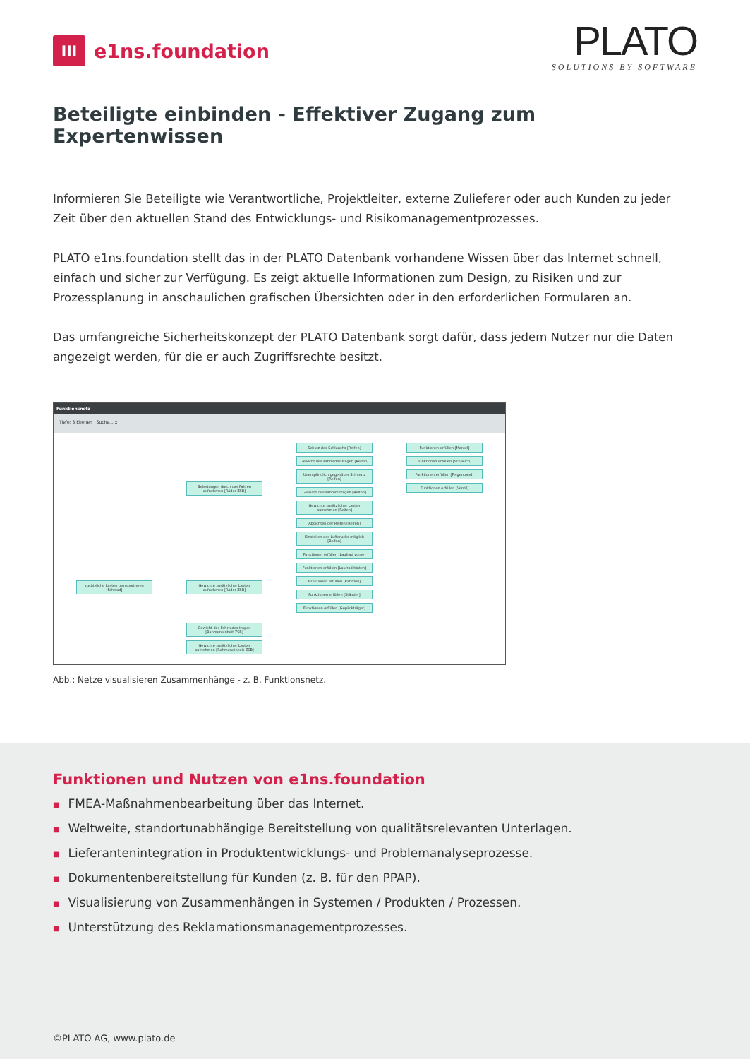III
e1ns.foundation
PLATO
SOLUTIONS BY SOFTWARE
Beteiligte einbinden - Effektiver Zugang zum Expertenwissen
Informieren Sie Beteiligte wie Verantwortliche, Projektleiter, externe Zulieferer oder auch Kunden zu jeder Zeit über den aktuellen Stand des Entwicklungs- und Risikomanagementprozesses.
PLATO e1ns.foundation stellt das in der PLATO Datenbank vorhandene Wissen über das Internet schnell, einfach und sicher zur Verfügung. Es zeigt aktuelle Informationen zum Design, zu Risiken und zur Prozessplanung in anschaulichen grafischen Übersichten oder in den erforderlichen Formularen an.
Das umfangreiche Sicherheitskonzept der PLATO Datenbank sorgt dafür, dass jedem Nutzer nur die Daten angezeigt werden, für die er auch Zugriffsrechte besitzt.
Funktionsnetz
Tiefe: 3 Ebenen Suche... x
zusätzliche Lasten transportieren [Fahrrad]
Belastungen durch das Fahren aufnehmen [Räder ZSB]
Gewichte zusätzlicher Lasten aufnehmen [Räder ZSB]
Gewicht des Fahrrades tragen [Rahmeneinheit ZSB]
Gewichte zusätzlicher Lasten aufnehmen [Rahmeneinheit ZSB]
Schutz des Schlauchs [Reifen]
Gewicht des Fahrrades tragen [Reifen]
Unempfindlich gegenüber Schmutz [Reifen]
Gewicht des Fahrers tragen [Reifen]
Gewichte zusätzlicher Lasten aufnehmen [Reifen]
Abdichten der Reifen [Reifen]
Einstellen des Luftdrucks möglich [Reifen]
Funktionen erfüllen [Laufrad vorne]
Funktionen erfüllen [Laufrad hinten]
Funktionen erfüllen [Rahmen]
Funktionen erfüllen [Ständer]
Funktionen erfüllen [Gepäckträger]
Funktionen erfüllen [Mantel]
Funktionen erfüllen [Schlauch]
Funktionen erfüllen [Felgenband]
Funktionen erfüllen [Ventil]
Abb.: Netze visualisieren Zusammenhänge - z. B. Funktionsnetz.
Funktionen und Nutzen von e1ns.foundation
■ FMEA-Maßnahmenbearbeitung über das Internet.
■ Weltweite, standortunabhängige Bereitstellung von qualitätsrelevanten Unterlagen.
■ Lieferantenintegration in Produktentwicklungs- und Problemanalyseprozesse.
■ Dokumentenbereitstellung für Kunden (z. B. für den PPAP).
■ Visualisierung von Zusammenhängen in Systemen / Produkten / Prozessen.
■ Unterstützung des Reklamationsmanagementprozesses.
©PLATO AG, www.plato.de